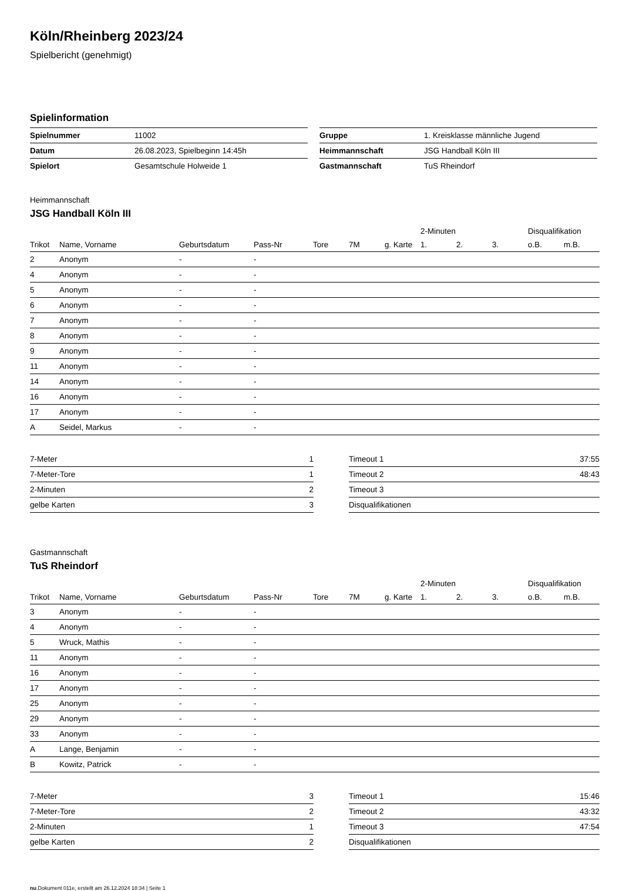Köln/Rheinberg 2023/24
Spielbericht (genehmigt)
Spielinformation
| Spielnummer | 11002 |
| Datum | 26.08.2023, Spielbeginn 14:45h |
| Spielort | Gesamtschule Holweide 1 |
| Gruppe | 1. Kreisklasse männliche Jugend |
| Heimmannschaft | JSG Handball Köln III |
| Gastmannschaft | TuS Rheindorf |
Heimmannschaft
JSG Handball Köln III
| | | | | | | | 2-Minuten | | | Disqualifikation | |
| --- | --- | --- | --- | --- | --- | --- | --- | --- | --- | --- | --- |
| Trikot | Name, Vorname | Geburtsdatum | Pass-Nr | Tore | 7M | g. Karte | 1. | 2. | 3. | o.B. | m.B. |
| 2 | Anonym | - | - | | | | | | | | |
| 4 | Anonym | - | - | | | | | | | | |
| 5 | Anonym | - | - | | | | | | | | |
| 6 | Anonym | - | - | | | | | | | | |
| 7 | Anonym | - | - | | | | | | | | |
| 8 | Anonym | - | - | | | | | | | | |
| 9 | Anonym | - | - | | | | | | | | |
| 11 | Anonym | - | - | | | | | | | | |
| 14 | Anonym | - | - | | | | | | | | |
| 16 | Anonym | - | - | | | | | | | | |
| 17 | Anonym | - | - | | | | | | | | |
| A | Seidel, Markus | - | - | | | | | | | | |
| 7-Meter | 1 |
| 7-Meter-Tore | 1 |
| 2-Minuten | 2 |
| gelbe Karten | 3 |
| Timeout 1 | 37:55 |
| Timeout 2 | 48:43 |
| Timeout 3 | |
| Disqualifikationen | |
Gastmannschaft
TuS Rheindorf
| | | | | | | | 2-Minuten | | | Disqualifikation | |
| --- | --- | --- | --- | --- | --- | --- | --- | --- | --- | --- | --- |
| Trikot | Name, Vorname | Geburtsdatum | Pass-Nr | Tore | 7M | g. Karte | 1. | 2. | 3. | o.B. | m.B. |
| 3 | Anonym | - | - | | | | | | | | |
| 4 | Anonym | - | - | | | | | | | | |
| 5 | Wruck, Mathis | - | - | | | | | | | | |
| 11 | Anonym | - | - | | | | | | | | |
| 16 | Anonym | - | - | | | | | | | | |
| 17 | Anonym | - | - | | | | | | | | |
| 25 | Anonym | - | - | | | | | | | | |
| 29 | Anonym | - | - | | | | | | | | |
| 33 | Anonym | - | - | | | | | | | | |
| A | Lange, Benjamin | - | - | | | | | | | | |
| B | Kowitz, Patrick | - | - | | | | | | | | |
| 7-Meter | 3 |
| 7-Meter-Tore | 2 |
| 2-Minuten | 1 |
| gelbe Karten | 2 |
| Timeout 1 | 15:46 |
| Timeout 2 | 43:32 |
| Timeout 3 | 47:54 |
| Disqualifikationen | |
nu.Dokument 011e, erstellt am 26.12.2024 18:34 | Seite 1